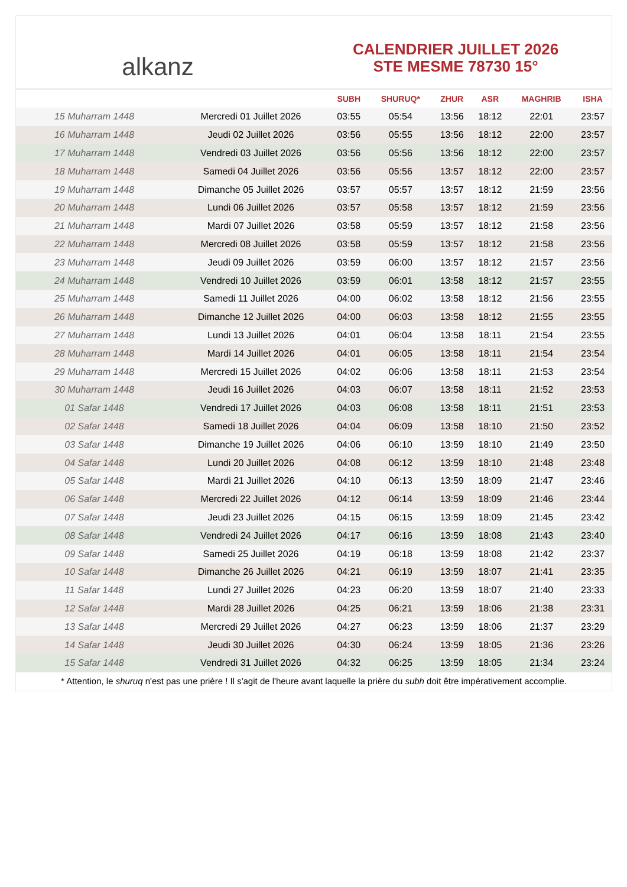alkanz
CALENDRIER JUILLET 2026
STE MESME 78730 15°
| | | SUBH | SHURUQ* | ZHUR | ASR | MAGHRIB | ISHA |
| --- | --- | --- | --- | --- | --- | --- | --- |
| 15 Muharram 1448 | Mercredi 01 Juillet 2026 | 03:55 | 05:54 | 13:56 | 18:12 | 22:01 | 23:57 |
| 16 Muharram 1448 | Jeudi 02 Juillet 2026 | 03:56 | 05:55 | 13:56 | 18:12 | 22:00 | 23:57 |
| 17 Muharram 1448 | Vendredi 03 Juillet 2026 | 03:56 | 05:56 | 13:56 | 18:12 | 22:00 | 23:57 |
| 18 Muharram 1448 | Samedi 04 Juillet 2026 | 03:56 | 05:56 | 13:57 | 18:12 | 22:00 | 23:57 |
| 19 Muharram 1448 | Dimanche 05 Juillet 2026 | 03:57 | 05:57 | 13:57 | 18:12 | 21:59 | 23:56 |
| 20 Muharram 1448 | Lundi 06 Juillet 2026 | 03:57 | 05:58 | 13:57 | 18:12 | 21:59 | 23:56 |
| 21 Muharram 1448 | Mardi 07 Juillet 2026 | 03:58 | 05:59 | 13:57 | 18:12 | 21:58 | 23:56 |
| 22 Muharram 1448 | Mercredi 08 Juillet 2026 | 03:58 | 05:59 | 13:57 | 18:12 | 21:58 | 23:56 |
| 23 Muharram 1448 | Jeudi 09 Juillet 2026 | 03:59 | 06:00 | 13:57 | 18:12 | 21:57 | 23:56 |
| 24 Muharram 1448 | Vendredi 10 Juillet 2026 | 03:59 | 06:01 | 13:58 | 18:12 | 21:57 | 23:55 |
| 25 Muharram 1448 | Samedi 11 Juillet 2026 | 04:00 | 06:02 | 13:58 | 18:12 | 21:56 | 23:55 |
| 26 Muharram 1448 | Dimanche 12 Juillet 2026 | 04:00 | 06:03 | 13:58 | 18:12 | 21:55 | 23:55 |
| 27 Muharram 1448 | Lundi 13 Juillet 2026 | 04:01 | 06:04 | 13:58 | 18:11 | 21:54 | 23:55 |
| 28 Muharram 1448 | Mardi 14 Juillet 2026 | 04:01 | 06:05 | 13:58 | 18:11 | 21:54 | 23:54 |
| 29 Muharram 1448 | Mercredi 15 Juillet 2026 | 04:02 | 06:06 | 13:58 | 18:11 | 21:53 | 23:54 |
| 30 Muharram 1448 | Jeudi 16 Juillet 2026 | 04:03 | 06:07 | 13:58 | 18:11 | 21:52 | 23:53 |
| 01 Safar 1448 | Vendredi 17 Juillet 2026 | 04:03 | 06:08 | 13:58 | 18:11 | 21:51 | 23:53 |
| 02 Safar 1448 | Samedi 18 Juillet 2026 | 04:04 | 06:09 | 13:58 | 18:10 | 21:50 | 23:52 |
| 03 Safar 1448 | Dimanche 19 Juillet 2026 | 04:06 | 06:10 | 13:59 | 18:10 | 21:49 | 23:50 |
| 04 Safar 1448 | Lundi 20 Juillet 2026 | 04:08 | 06:12 | 13:59 | 18:10 | 21:48 | 23:48 |
| 05 Safar 1448 | Mardi 21 Juillet 2026 | 04:10 | 06:13 | 13:59 | 18:09 | 21:47 | 23:46 |
| 06 Safar 1448 | Mercredi 22 Juillet 2026 | 04:12 | 06:14 | 13:59 | 18:09 | 21:46 | 23:44 |
| 07 Safar 1448 | Jeudi 23 Juillet 2026 | 04:15 | 06:15 | 13:59 | 18:09 | 21:45 | 23:42 |
| 08 Safar 1448 | Vendredi 24 Juillet 2026 | 04:17 | 06:16 | 13:59 | 18:08 | 21:43 | 23:40 |
| 09 Safar 1448 | Samedi 25 Juillet 2026 | 04:19 | 06:18 | 13:59 | 18:08 | 21:42 | 23:37 |
| 10 Safar 1448 | Dimanche 26 Juillet 2026 | 04:21 | 06:19 | 13:59 | 18:07 | 21:41 | 23:35 |
| 11 Safar 1448 | Lundi 27 Juillet 2026 | 04:23 | 06:20 | 13:59 | 18:07 | 21:40 | 23:33 |
| 12 Safar 1448 | Mardi 28 Juillet 2026 | 04:25 | 06:21 | 13:59 | 18:06 | 21:38 | 23:31 |
| 13 Safar 1448 | Mercredi 29 Juillet 2026 | 04:27 | 06:23 | 13:59 | 18:06 | 21:37 | 23:29 |
| 14 Safar 1448 | Jeudi 30 Juillet 2026 | 04:30 | 06:24 | 13:59 | 18:05 | 21:36 | 23:26 |
| 15 Safar 1448 | Vendredi 31 Juillet 2026 | 04:32 | 06:25 | 13:59 | 18:05 | 21:34 | 23:24 |
* Attention, le shuruq n'est pas une prière ! Il s'agit de l'heure avant laquelle la prière du subh doit être impérativement accomplie.